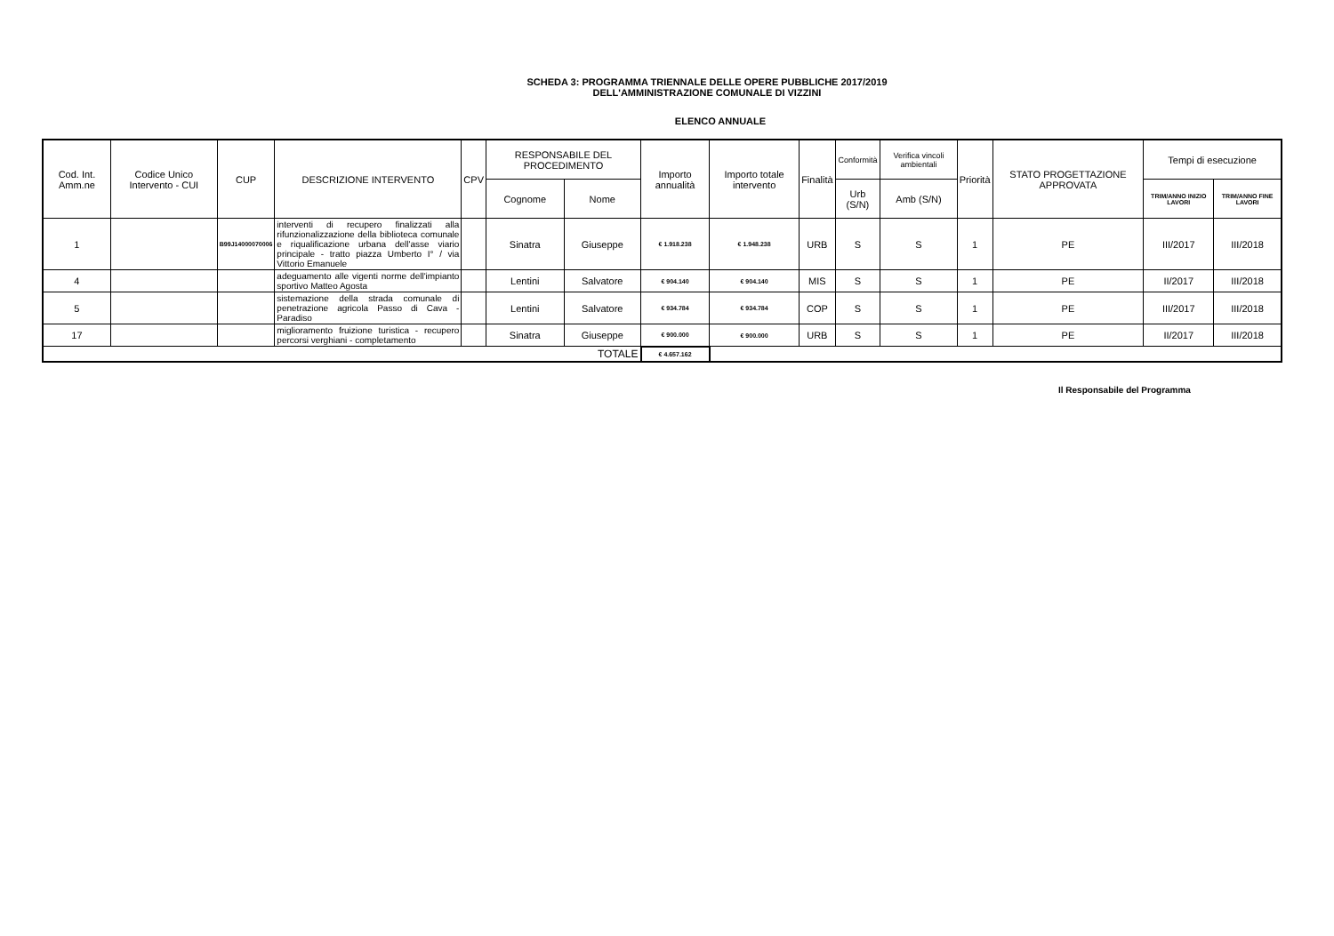SCHEDA 3: PROGRAMMA TRIENNALE DELLE OPERE PUBBLICHE 2017/2019
DELL'AMMINISTRAZIONE COMUNALE DI VIZZINI
ELENCO ANNUALE
| Cod. Int. Amm.ne | Codice Unico Intervento - CUI | CUP | DESCRIZIONE INTERVENTO | CPV | RESPONSABILE DEL PROCEDIMENTO | | Importo annualità | Importo totale intervento | Finalità | Conformità | Verifica vincoli ambientali | Priorità | STATO PROGETTAZIONE APPROVATA | Tempi di esecuzione | |
| --- | --- | --- | --- | --- | --- | --- | --- | --- | --- | --- | --- | --- | --- | --- | --- |
| | | | | | Cognome | Nome | | | | Urb (S/N) | Amb (S/N) | | | TRIM/ANNO INIZIO LAVORI | TRIM/ANNO FINE LAVORI |
| 1 | | B99J14000070006 | interventi di recupero finalizzati alla rifunzionalizzazione della biblioteca comunale e riqualificazione urbana dell'asse viario principale - tratto piazza Umberto I° / via Vittorio Emanuele | | Sinatra | Giuseppe | € 1.918.238 | € 1.948.238 | URB | S | S | 1 | PE | III/2017 | III/2018 |
| 4 | | | adeguamento alle vigenti norme dell'impianto sportivo Matteo Agosta | | Lentini | Salvatore | € 904.140 | € 904.140 | MIS | S | S | 1 | PE | II/2017 | III/2018 |
| 5 | | | sistemazione della strada comunale di penetrazione agricola Passo di Cava - Paradiso | | Lentini | Salvatore | € 934.784 | € 934.784 | COP | S | S | 1 | PE | III/2017 | III/2018 |
| 17 | | | miglioramento fruizione turistica - recupero percorsi verghiani - completamento | | Sinatra | Giuseppe | € 900.000 | € 900.000 | URB | S | S | 1 | PE | II/2017 | III/2018 |
| TOTALE | | | | | | | € 4.657.162 | | | | | | | | |
Il Responsabile del Programma